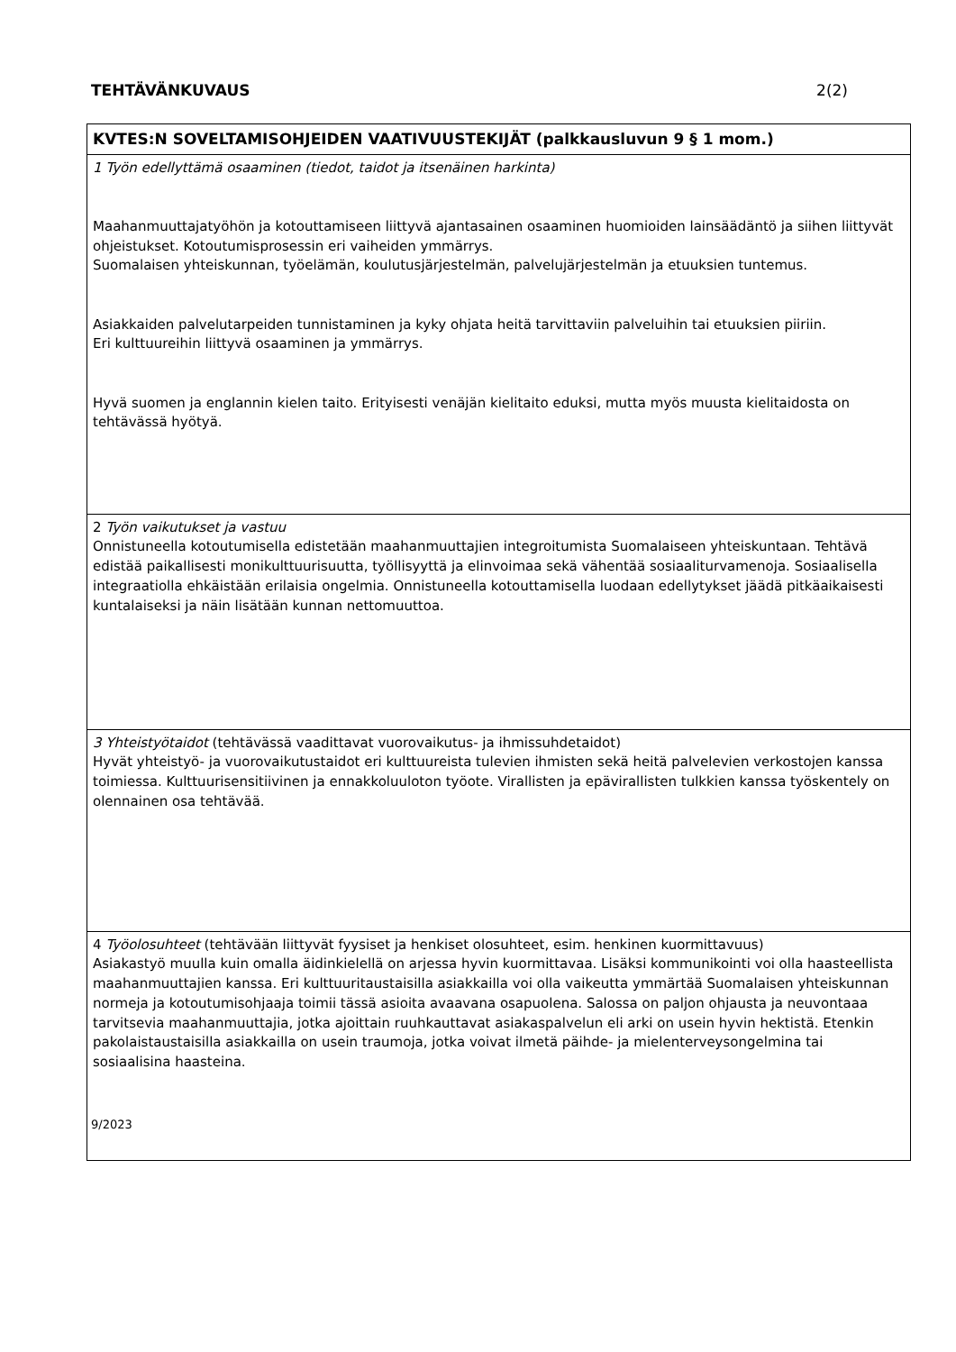TEHTÄVÄNKUVAUS 2(2)
| KVTES:N SOVELTAMISOHJEIDEN VAATIVUUSTEKIJÄT (palkkausluvun 9 § 1 mom.) |
| --- |
| 1 Työn edellyttämä osaaminen (tiedot, taidot ja itsenäinen harkinta) Maahanmuuttajatyöhön ja kotouttamiseen liittyvä ajantasainen osaaminen huomioiden lainsäädäntö ja siihen liittyvät ohjeistukset. Kotoutumisprosessin eri vaiheiden ymmärrys. Suomalaisen yhteiskunnan, työelämän, koulutusjärjestelmän, palvelujärjestelmän ja etuuksien tuntemus. Asiakkaiden palvelutarpeiden tunnistaminen ja kyky ohjata heitä tarvittaviin palveluihin tai etuuksien piiriin. Eri kulttuureihin liittyvä osaaminen ja ymmärrys. Hyvä suomen ja englannin kielen taito. Erityisesti venäjän kielitaito eduksi, mutta myös muusta kielitaidosta on tehtävässä hyötyä. |
| 2 Työn vaikutukset ja vastuu Onnistuneella kotoutumisella edistetään maahanmuuttajien integroitumista Suomalaiseen yhteiskuntaan. Tehtävä edistää paikallisesti monikulttuurisuutta, työllisyyttä ja elinvoimaa sekä vähentää sosiaaliturvamenoja. Sosiaalisella integraatiolla ehkäistään erilaisia ongelmia. Onnistuneella kotouttamisella luodaan edellytykset jäädä pitkäaikaisesti kuntalaiseksi ja näin lisätään kunnan nettomuuttoa. |
| 3 Yhteistyötaidot (tehtävässä vaadittavat vuorovaikutus- ja ihmissuhdetaidot) Hyvät yhteistyö- ja vuorovaikutustaidot eri kulttuureista tulevien ihmisten sekä heitä palvelevien verkostojen kanssa toimiessa. Kulttuurisensitiivinen ja ennakkoluuloton työote. Virallisten ja epävirallisten tulkkien kanssa työskentely on olennainen osa tehtävää. |
| 4 Työolosuhteet (tehtävään liittyvät fyysiset ja henkiset olosuhteet, esim. henkinen kuormittavuus) Asiakastyö muulla kuin omalla äidinkielellä on arjessa hyvin kuormittavaa. Lisäksi kommunikointi voi olla haasteellista maahanmuuttajien kanssa. Eri kulttuuritaustaisilla asiakkailla voi olla vaikeutta ymmärtää Suomalaisen yhteiskunnan normeja ja kotoutumisohjaaja toimii tässä asioita avaavana osapuolena. Salossa on paljon ohjausta ja neuvontaaa tarvitsevia maahanmuuttajia, jotka ajoittain ruuhkauttavat asiakaspalvelun eli arki on usein hyvin hektistä. Etenkin pakolaistaustaisilla asiakkailla on usein traumoja, jotka voivat ilmetä päihde- ja mielenterveysongelmina tai sosiaalisina haasteina. |
9/2023